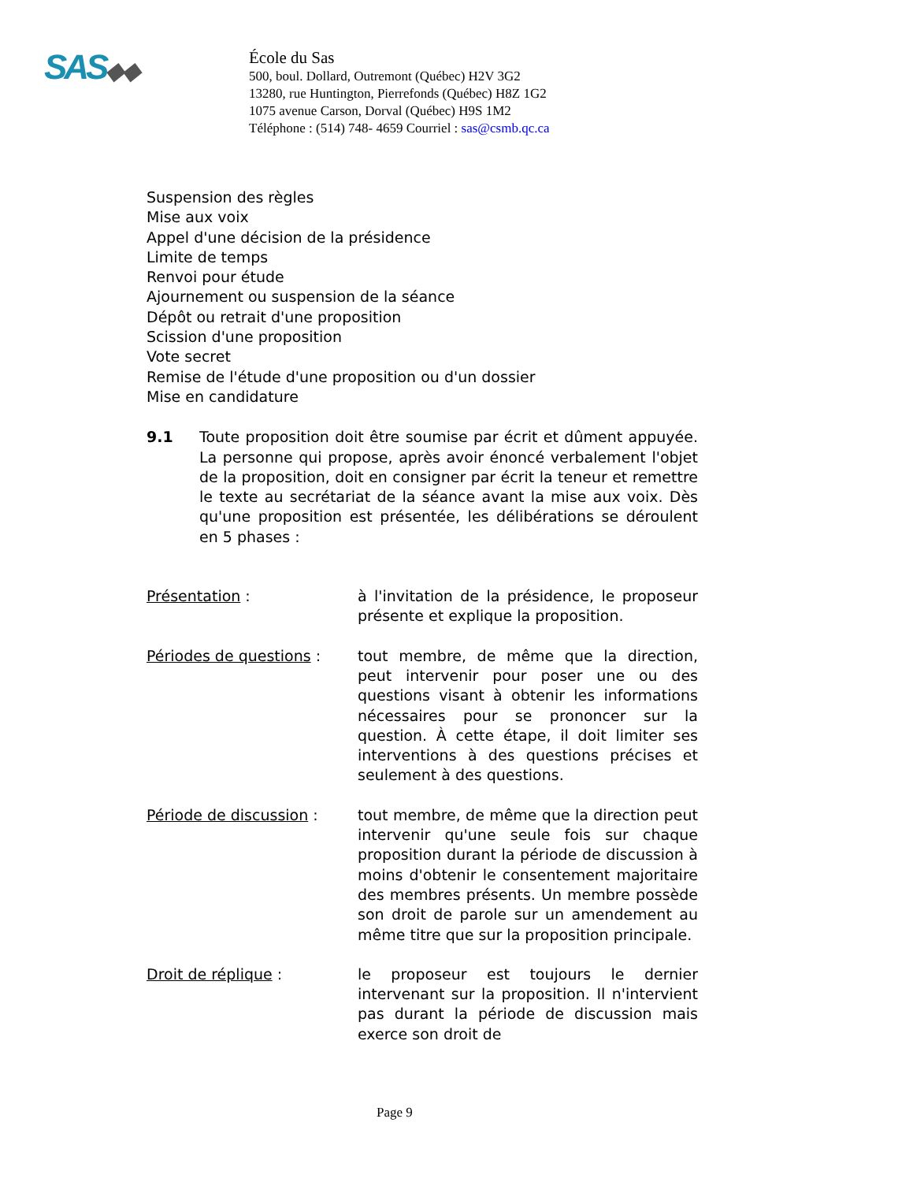SAS◆◆
École du Sas
500, boul. Dollard, Outremont (Québec) H2V 3G2
13280, rue Huntington, Pierrefonds (Québec) H8Z 1G2
1075 avenue Carson, Dorval (Québec) H9S 1M2
Téléphone : (514) 748- 4659 Courriel : sas@csmb.qc.ca
Suspension des règles
Mise aux voix
Appel d'une décision de la présidence
Limite de temps
Renvoi pour étude
Ajournement ou suspension de la séance
Dépôt ou retrait d'une proposition
Scission d'une proposition
Vote secret
Remise de l'étude d'une proposition ou d'un dossier
Mise en candidature
9.1 Toute proposition doit être soumise par écrit et dûment appuyée. La personne qui propose, après avoir énoncé verbalement l'objet de la proposition, doit en consigner par écrit la teneur et remettre le texte au secrétariat de la séance avant la mise aux voix. Dès qu'une proposition est présentée, les délibérations se déroulent en 5 phases :
Présentation : à l'invitation de la présidence, le proposeur présente et explique la proposition.
Périodes de questions : tout membre, de même que la direction, peut intervenir pour poser une ou des questions visant à obtenir les informations nécessaires pour se prononcer sur la question. À cette étape, il doit limiter ses interventions à des questions précises et seulement à des questions.
Période de discussion : tout membre, de même que la direction peut intervenir qu'une seule fois sur chaque proposition durant la période de discussion à moins d'obtenir le consentement majoritaire des membres présents. Un membre possède son droit de parole sur un amendement au même titre que sur la proposition principale.
Droit de réplique : le proposeur est toujours le dernier intervenant sur la proposition. Il n'intervient pas durant la période de discussion mais exerce son droit de
Page 9